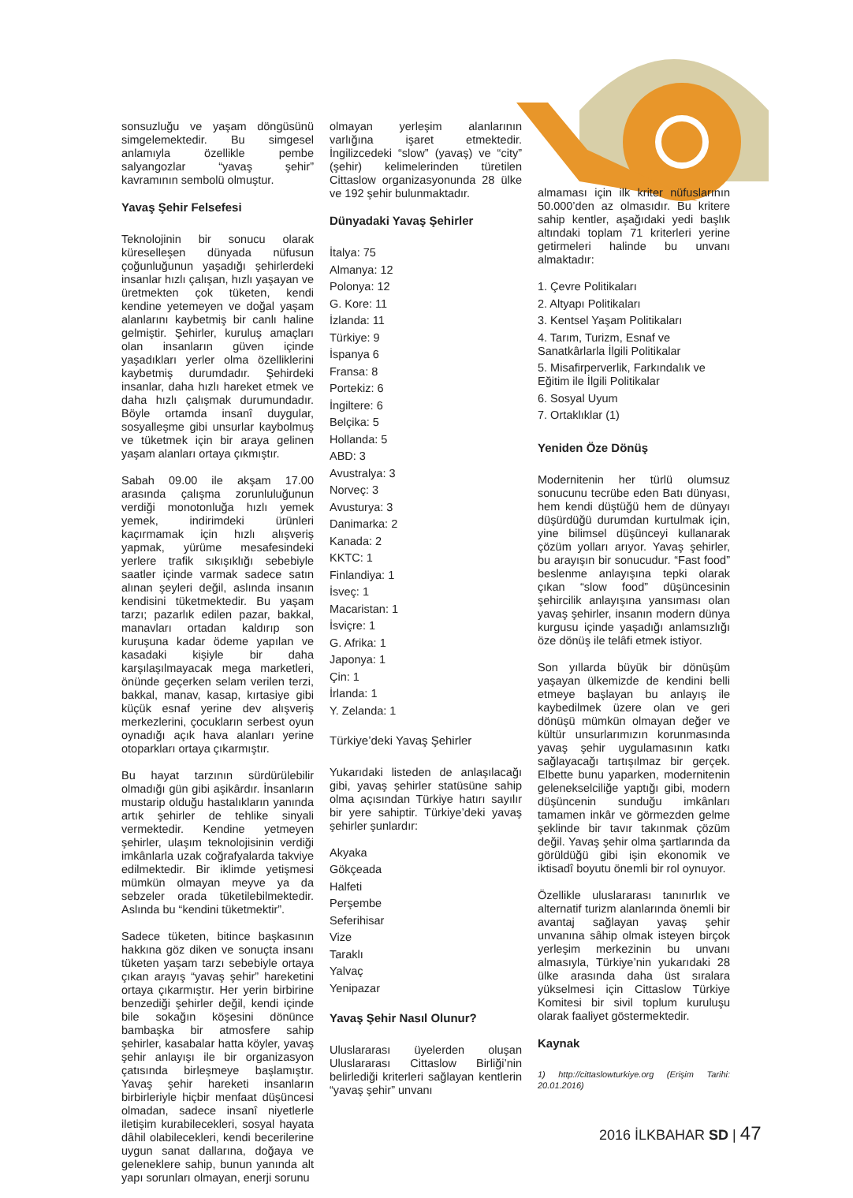sonsuzluğu ve yaşam döngüsünü simgelemektedir. Bu simgesel anlamıyla özellikle pembe salyangozlar “yavaş şehir” kavramının sembolü olmuştur.
Yavaş Şehir Felsefesi
Teknolojinin bir sonucu olarak küreselleşen dünyada nüfusun çoğunluğunun yaşadığı şehirlerdeki insanlar hızlı çalışan, hızlı yaşayan ve üretmekten çok tüketen, kendi kendine yetemeyen ve doğal yaşam alanlarını kaybetmiş bir canlı haline gelmiştir. Şehirler, kuruluş amaçları olan insanların güven içinde yaşadıkları yerler olma özelliklerini kaybetmiş durumdadır. Şehirdeki insanlar, daha hızlı hareket etmek ve daha hızlı çalışmak durumundadır. Böyle ortamda insanî duygular, sosyalleşme gibi unsurlar kaybolmuş ve tüketmek için bir araya gelinen yaşam alanları ortaya çıkmıştır.
Sabah 09.00 ile akşam 17.00 arasında çalışma zorunluluğunun verdiği monotonluğa hızlı yemek yemek, indirimdeki ürünleri kaçırmamak için hızlı alışveriş yapmak, yürüme mesafesindeki yerlere trafik sıkışıklığı sebebiyle saatler içinde varmak sadece satın alınan şeyleri değil, aslında insanın kendisini tüketmektedir. Bu yaşam tarzı; pazarlık edilen pazar, bakkal, manavları ortadan kaldırıp son kuruşuna kadar ödeme yapılan ve kasadaki kişiyle bir daha karşılaşılmayacak mega marketleri, önünde geçerken selam verilen terzi, bakkal, manav, kasap, kırtasiye gibi küçük esnaf yerine dev alışveriş merkezlerini, çocukların serbest oyun oynadığı açık hava alanları yerine otoparkları ortaya çıkarmıştır.
Bu hayat tarzının sürdürülebilir olmadığı gün gibi aşikârdır. İnsanların mustarip olduğu hastalıkların yanında artık şehirler de tehlike sinyali vermektedir. Kendine yetmeyen şehirler, ulaşım teknolojisinin verdiği imkânlarla uzak coğrafyalarda takviye edilmektedir. Bir iklimde yetişmesi mümkün olmayan meyve ya da sebzeler orada tüketilebilmektedir. Aslında bu “kendini tüketmektir”.
Sadece tüketen, bitince başkasının hakkına göz diken ve sonuçta insanı tüketen yaşam tarzı sebebiyle ortaya çıkan arayış “yavaş şehir” hareketini ortaya çıkarmıştır. Her yerin birbirine benzediği şehirler değil, kendi içinde bile sokağın köşesini dönünce bambaşka bir atmosfere sahip şehirler, kasabalar hatta köyler, yavaş şehir anlayışı ile bir organizasyon çatısında birleşmeye başlamıştır. Yavaş şehir hareketi insanların birbirleriyle hiçbir menfaat düşüncesi olmadan, sadece insanî niyetlerle iletişim kurabilecekleri, sosyal hayata dâhil olabilecekleri, kendi becerilerine uygun sanat dallarına, doğaya ve geleneklere sahip, bunun yanında alt yapı sorunları olmayan, enerji sorunu
olmayan yerleşim alanlarının varlığına işaret etmektedir. İngilizcedeki “slow” (yavaş) ve “city” (şehir) kelimelerinden türetilen Cittaslow organizasyonunda 28 ülke ve 192 şehir bulunmaktadır.
Dünyadaki Yavaş Şehirler
İtalya: 75
Almanya: 12
Polonya: 12
G. Kore: 11
İzlanda: 11
Türkiye: 9
İspanya 6
Fransa: 8
Portekiz: 6
İngiltere: 6
Belçika: 5
Hollanda: 5
ABD: 3
Avustralya: 3
Norveç: 3
Avusturya: 3
Danimarka: 2
Kanada: 2
KKTC: 1
Finlandiya: 1
İsveç: 1
Macaristan: 1
İsviçre: 1
G. Afrika: 1
Japonya: 1
Çin: 1
İrlanda: 1
Y. Zelanda: 1
Türkiye’deki Yavaş Şehirler
Yukarıdaki listeden de anlaşılacağı gibi, yavaş şehirler statüsüne sahip olma açısından Türkiye hatırı sayılır bir yere sahiptir. Türkiye’deki yavaş şehirler şunlardır:
Akyaka
Gökçeada
Halfeti
Perşembe
Seferihisar
Vize
Taraklı
Yalvaç
Yenipazar
Yavaş Şehir Nasıl Olunur?
Uluslararası üyelerden oluşan Uluslararası Cittaslow Birliği’nin belirlediği kriterleri sağlayan kentlerin “yavaş şehir” unvanı
almaması için ilk kriter nüfuslarının 50.000’den az olmasıdır. Bu kritere sahip kentler, aşağıdaki yedi başlık altındaki toplam 71 kriterleri yerine getirmeleri halinde bu unvanı almaktadır:
1. Çevre Politikaları
2. Altyapı Politikaları
3. Kentsel Yaşam Politikaları
4. Tarım, Turizm, Esnaf ve Sanatkârlarla İlgili Politikalar
5. Misafirperverlik, Farkındalık ve Eğitim ile İlgili Politikalar
6. Sosyal Uyum
7. Ortaklıklar (1)
Yeniden Öze Dönüş
Modernitenin her türlü olumsuz sonucunu tecrübe eden Batı dünyası, hem kendi düştüğü hem de dünyayı düşürdüğü durumdan kurtulmak için, yine bilimsel düşünceyi kullanarak çözüm yolları arıyor. Yavaş şehirler, bu arayışın bir sonucudur. “Fast food” beslenme anlayışına tepki olarak çıkan “slow food” düşüncesinin şehircilik anlayışına yansıması olan yavaş şehirler, insanın modern dünya kurgusu içinde yaşadığı anlamsızlığı öze dönüş ile telâfi etmek istiyor.
Son yıllarda büyük bir dönüşüm yaşayan ülkemizde de kendini belli etmeye başlayan bu anlayış ile kaybedilmek üzere olan ve geri dönüşü mümkün olmayan değer ve kültür unsurlarımızın korunmasında yavaş şehir uygulamasının katkı sağlayacağı tartışılmaz bir gerçek. Elbette bunu yaparken, modernitenin gelenekselciliğe yaptığı gibi, modern düşüncenin sunduğu imkânları tamamen inkâr ve görmezden gelme şeklinde bir tavır takınmak çözüm değil. Yavaş şehir olma şartlarında da görüldüğü gibi işin ekonomik ve iktisadî boyutu önemli bir rol oynuyor.
Özellikle uluslararası tanınırlık ve alternatif turizm alanlarında önemli bir avantaj sağlayan yavaş şehir unvanına sâhip olmak isteyen birçok yerleşim merkezinin bu unvanı almasıyla, Türkiye’nin yukarıdaki 28 ülke arasında daha üst sıralara yükselmesi için Cittaslow Türkiye Komitesi bir sivil toplum kuruluşu olarak faaliyet göstermektedir.
Kaynak
1) http://cittaslowturkiye.org (Erişim Tarihi: 20.01.2016)
2016 İLKBAHAR SD | 47